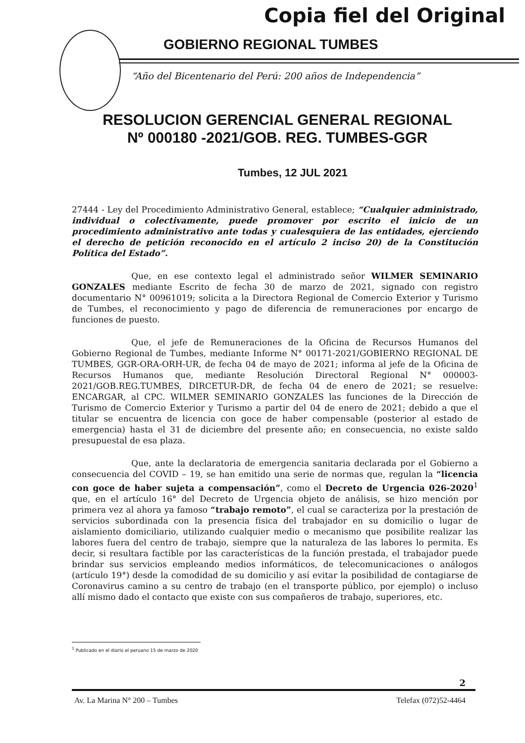Copia fiel del Original
GOBIERNO REGIONAL TUMBES
“Año del Bicentenario del Perú: 200 años de Independencia”
RESOLUCION GERENCIAL GENERAL REGIONAL
Nº 000180 -2021/GOB. REG. TUMBES-GGR
Tumbes, 12 JUL 2021
27444 - Ley del Procedimiento Administrativo General, establece; “Cualquier administrado, individual o colectivamente, puede promover por escrito el inicio de un procedimiento administrativo ante todas y cualesquiera de las entidades, ejerciendo el derecho de petición reconocido en el artículo 2 inciso 20) de la Constitución Política del Estado”.
Que, en ese contexto legal el administrado señor WILMER SEMINARIO GONZALES mediante Escrito de fecha 30 de marzo de 2021, signado con registro documentario N° 00961019; solicita a la Directora Regional de Comercio Exterior y Turismo de Tumbes, el reconocimiento y pago de diferencia de remuneraciones por encargo de funciones de puesto.
Que, el jefe de Remuneraciones de la Oficina de Recursos Humanos del Gobierno Regional de Tumbes, mediante Informe N° 00171-2021/GOBIERNO REGIONAL DE TUMBES, GGR-ORA-ORH-UR, de fecha 04 de mayo de 2021; informa al jefe de la Oficina de Recursos Humanos que, mediante Resolución Directoral Regional N° 000003-2021/GOB.REG.TUMBES, DIRCETUR-DR, de fecha 04 de enero de 2021; se resuelve: ENCARGAR, al CPC. WILMER SEMINARIO GONZALES las funciones de la Dirección de Turismo de Comercio Exterior y Turismo a partir del 04 de enero de 2021; debido a que el titular se encuentra de licencia con goce de haber compensable (posterior al estado de emergencia) hasta el 31 de diciembre del presente año; en consecuencia, no existe saldo presupuestal de esa plaza.
Que, ante la declaratoria de emergencia sanitaria declarada por el Gobierno a consecuencia del COVID – 19, se han emitido una serie de normas que, regulan la “licencia con goce de haber sujeta a compensación”, como el Decreto de Urgencia 026-2020<sup>1</sup> que, en el artículo 16° del Decreto de Urgencia objeto de análisis, se hizo mención por primera vez al ahora ya famoso “trabajo remoto”, el cual se caracteriza por la prestación de servicios subordinada con la presencia física del trabajador en su domicilio o lugar de aislamiento domiciliario, utilizando cualquier medio o mecanismo que posibilite realizar las labores fuera del centro de trabajo, siempre que la naturaleza de las labores lo permita. Es decir, si resultara factible por las características de la función prestada, el trabajador puede brindar sus servicios empleando medios informáticos, de telecomunicaciones o análogos (artículo 19°) desde la comodidad de su domicilio y así evitar la posibilidad de contagiarse de Coronavirus camino a su centro de trabajo (en el transporte público, por ejemplo) o incluso allí mismo dado el contacto que existe con sus compañeros de trabajo, superiores, etc.
<sup>1</sup> Publicado en el diario el peruano 15 de marzo de 2020
2
Av. La Marina N° 200 – Tumbes Telefax (072)52-4464